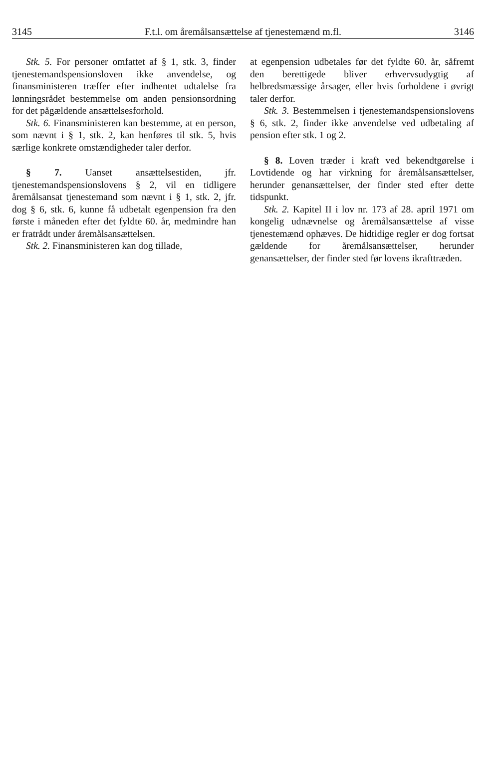3145 F.t.l. om åremålsansættelse af tjenestemænd m.fl. 3146
Stk. 5. For personer omfattet af § 1, stk. 3, finder tjenestemandspensionsloven ikke anvendelse, og finansministeren træffer efter indhentet udtalelse fra lønningsrådet bestemmelse om anden pensionsordning for det pågældende ansættelsesforhold.
Stk. 6. Finansministeren kan bestemme, at en person, som nævnt i § 1, stk. 2, kan henføres til stk. 5, hvis særlige konkrete omstændigheder taler derfor.
§ 7. Uanset ansættelsestiden, jfr. tjenestemandspensionslovens § 2, vil en tidligere åremålsansat tjenestemand som nævnt i § 1, stk. 2, jfr. dog § 6, stk. 6, kunne få udbetalt egenpension fra den første i måneden efter det fyldte 60. år, medmindre han er fratrådt under åremålsansættelsen.
Stk. 2. Finansministeren kan dog tillade,
at egenpension udbetales før det fyldte 60. år, såfremt den berettigede bliver erhvervsudygtig af helbredsmæssige årsager, eller hvis forholdene i øvrigt taler derfor.
Stk. 3. Bestemmelsen i tjenestemandspensionslovens § 6, stk. 2, finder ikke anvendelse ved udbetaling af pension efter stk. 1 og 2.
§ 8. Loven træder i kraft ved bekendtgørelse i Lovtidende og har virkning for åremålsansættelser, herunder genansættelser, der finder sted efter dette tidspunkt.
Stk. 2. Kapitel II i lov nr. 173 af 28. april 1971 om kongelig udnævnelse og åremålsansættelse af visse tjenestemænd ophæves. De hidtidige regler er dog fortsat gældende for åremålsansættelser, herunder genansættelser, der finder sted før lovens ikrafttræden.